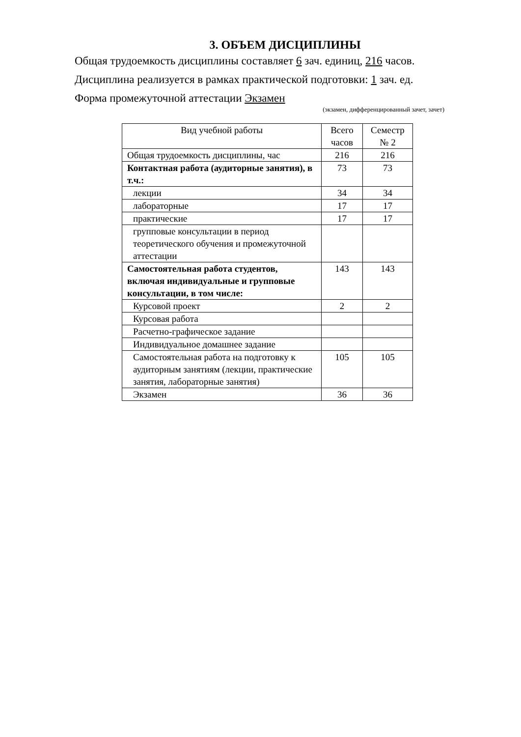3. ОБЪЕМ ДИСЦИПЛИНЫ
Общая трудоемкость дисциплины составляет 6 зач. единиц, 216 часов.
Дисциплина реализуется в рамках практической подготовки: 1 зач. ед.
Форма промежуточной аттестации Экзамен
(экзамен, дифференцированный зачет, зачет)
| Вид учебной работы | Всего часов | Семестр № 2 |
| --- | --- | --- |
| Общая трудоемкость дисциплины, час | 216 | 216 |
| Контактная работа (аудиторные занятия), в т.ч.: | 73 | 73 |
| лекции | 34 | 34 |
| лабораторные | 17 | 17 |
| практические | 17 | 17 |
| групповые консультации в период теоретического обучения и промежуточной аттестации | | |
| Самостоятельная работа студентов, включая индивидуальные и групповые консультации, в том числе: | 143 | 143 |
| Курсовой проект | 2 | 2 |
| Курсовая работа | | |
| Расчетно-графическое задание | | |
| Индивидуальное домашнее задание | | |
| Самостоятельная работа на подготовку к аудиторным занятиям (лекции, практические занятия, лабораторные занятия) | 105 | 105 |
| Экзамен | 36 | 36 |